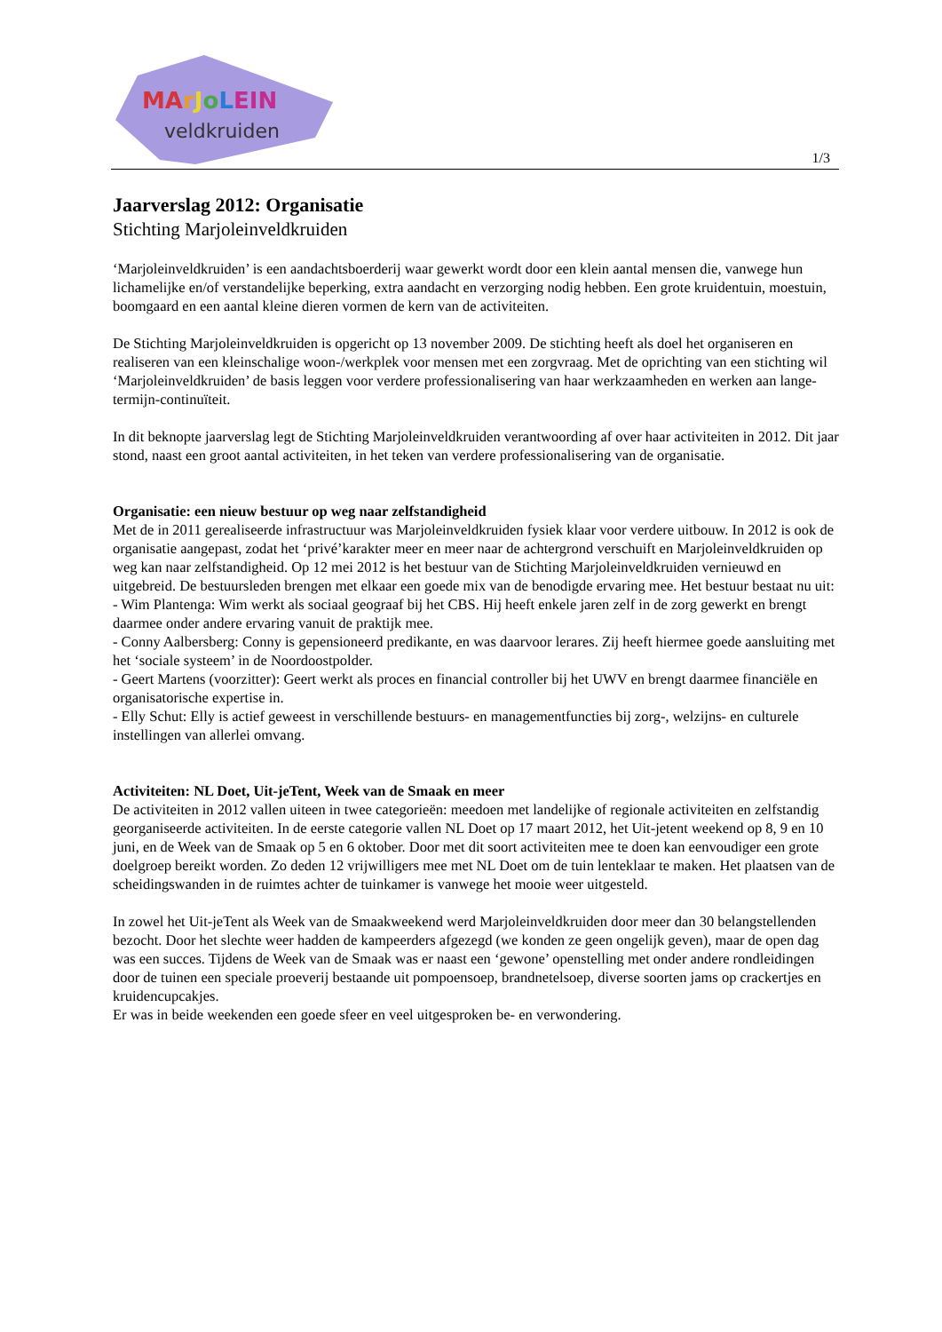MArJoLEIN
veldkruiden
1/3
Jaarverslag 2012: Organisatie
Stichting Marjoleinveldkruiden
‘Marjoleinveldkruiden’ is een aandachtsboerderij waar gewerkt wordt door een klein aantal mensen die, vanwege hun lichamelijke en/of verstandelijke beperking, extra aandacht en verzorging nodig hebben. Een grote kruidentuin, moestuin, boomgaard en een aantal kleine dieren vormen de kern van de activiteiten.
De Stichting Marjoleinveldkruiden is opgericht op 13 november 2009. De stichting heeft als doel het organiseren en realiseren van een kleinschalige woon-/werkplek voor mensen met een zorgvraag. Met de oprichting van een stichting wil ‘Marjoleinveldkruiden’ de basis leggen voor verdere professionalisering van haar werkzaamheden en werken aan lange-termijn-continuïteit.
In dit beknopte jaarverslag legt de Stichting Marjoleinveldkruiden verantwoording af over haar activiteiten in 2012. Dit jaar stond, naast een groot aantal activiteiten, in het teken van verdere professionalisering van de organisatie.
Organisatie: een nieuw bestuur op weg naar zelfstandigheid
Met de in 2011 gerealiseerde infrastructuur was Marjoleinveldkruiden fysiek klaar voor verdere uitbouw. In 2012 is ook de organisatie aangepast, zodat het ‘privé’karakter meer en meer naar de achtergrond verschuift en Marjoleinveldkruiden op weg kan naar zelfstandigheid. Op 12 mei 2012 is het bestuur van de Stichting Marjoleinveldkruiden vernieuwd en uitgebreid. De bestuursleden brengen met elkaar een goede mix van de benodigde ervaring mee. Het bestuur bestaat nu uit:
- Wim Plantenga: Wim werkt als sociaal geograaf bij het CBS. Hij heeft enkele jaren zelf in de zorg gewerkt en brengt daarmee onder andere ervaring vanuit de praktijk mee.
- Conny Aalbersberg: Conny is gepensioneerd predikante, en was daarvoor lerares. Zij heeft hiermee goede aansluiting met het ‘sociale systeem’ in de Noordoostpolder.
- Geert Martens (voorzitter): Geert werkt als proces en financial controller bij het UWV en brengt daarmee financiële en organisatorische expertise in.
- Elly Schut: Elly is actief geweest in verschillende bestuurs- en managementfuncties bij zorg-, welzijns- en culturele instellingen van allerlei omvang.
Activiteiten: NL Doet, Uit-jeTent, Week van de Smaak en meer
De activiteiten in 2012 vallen uiteen in twee categorieën: meedoen met landelijke of regionale activiteiten en zelfstandig georganiseerde activiteiten. In de eerste categorie vallen NL Doet op 17 maart 2012, het Uit-jetent weekend op 8, 9 en 10 juni, en de Week van de Smaak op 5 en 6 oktober. Door met dit soort activiteiten mee te doen kan eenvoudiger een grote doelgroep bereikt worden. Zo deden 12 vrijwilligers mee met NL Doet om de tuin lenteklaar te maken. Het plaatsen van de scheidingswanden in de ruimtes achter de tuinkamer is vanwege het mooie weer uitgesteld.
In zowel het Uit-jeTent als Week van de Smaakweekend werd Marjoleinveldkruiden door meer dan 30 belangstellenden bezocht. Door het slechte weer hadden de kampeerders afgezegd (we konden ze geen ongelijk geven), maar de open dag was een succes. Tijdens de Week van de Smaak was er naast een ‘gewone’ openstelling met onder andere rondleidingen door de tuinen een speciale proeverij bestaande uit pompoensoep, brandnetelsoep, diverse soorten jams op crackertjes en kruidencupcakjes.
Er was in beide weekenden een goede sfeer en veel uitgesproken be- en verwondering.